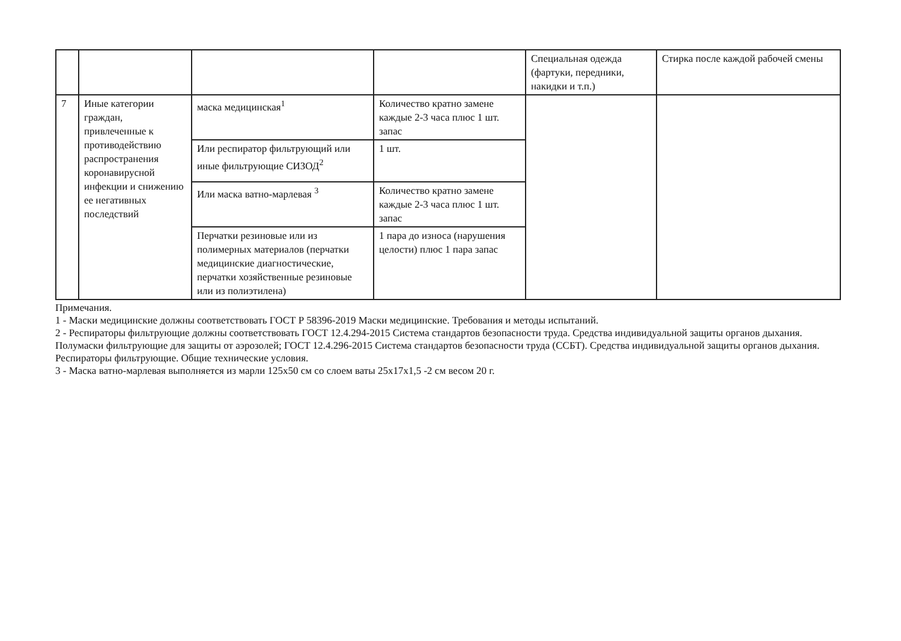| | | | | Специальная одежда (фартуки, передники, накидки и т.п.) | Стирка после каждой рабочей смены |
| 7 | Иные категории граждан, привлеченные к противодействию распространения коронавирусной инфекции и снижению ее негативных последствий | маска медицинская<sup>1</sup> | Количество кратно замене каждые 2-3 часа плюс 1 шт. запас | | |
| | | Или респиратор фильтрующий или иные фильтрующие СИЗОД<sup>2</sup> | 1 шт. | | |
| | | Или маска ватно-марлевая <sup>3</sup> | Количество кратно замене каждые 2-3 часа плюс 1 шт. запас | | |
| | | Перчатки резиновые или из полимерных материалов (перчатки медицинские диагностические, перчатки хозяйственные резиновые или из полиэтилена) | 1 пара до износа (нарушения целости) плюс 1 пара запас | | |
Примечания.
1 - Маски медицинские должны соответствовать ГОСТ Р 58396-2019 Маски медицинские. Требования и методы испытаний.
2 - Респираторы фильтрующие должны соответствовать ГОСТ 12.4.294-2015 Система стандартов безопасности труда. Средства индивидуальной защиты органов дыхания. Полумаски фильтрующие для защиты от аэрозолей; ГОСТ 12.4.296-2015 Система стандартов безопасности труда (ССБТ). Средства индивидуальной защиты органов дыхания. Респираторы фильтрующие. Общие технические условия.
3 - Маска ватно-марлевая выполняется из марли 125х50 см со слоем ваты 25х17х1,5 -2 см весом 20 г.